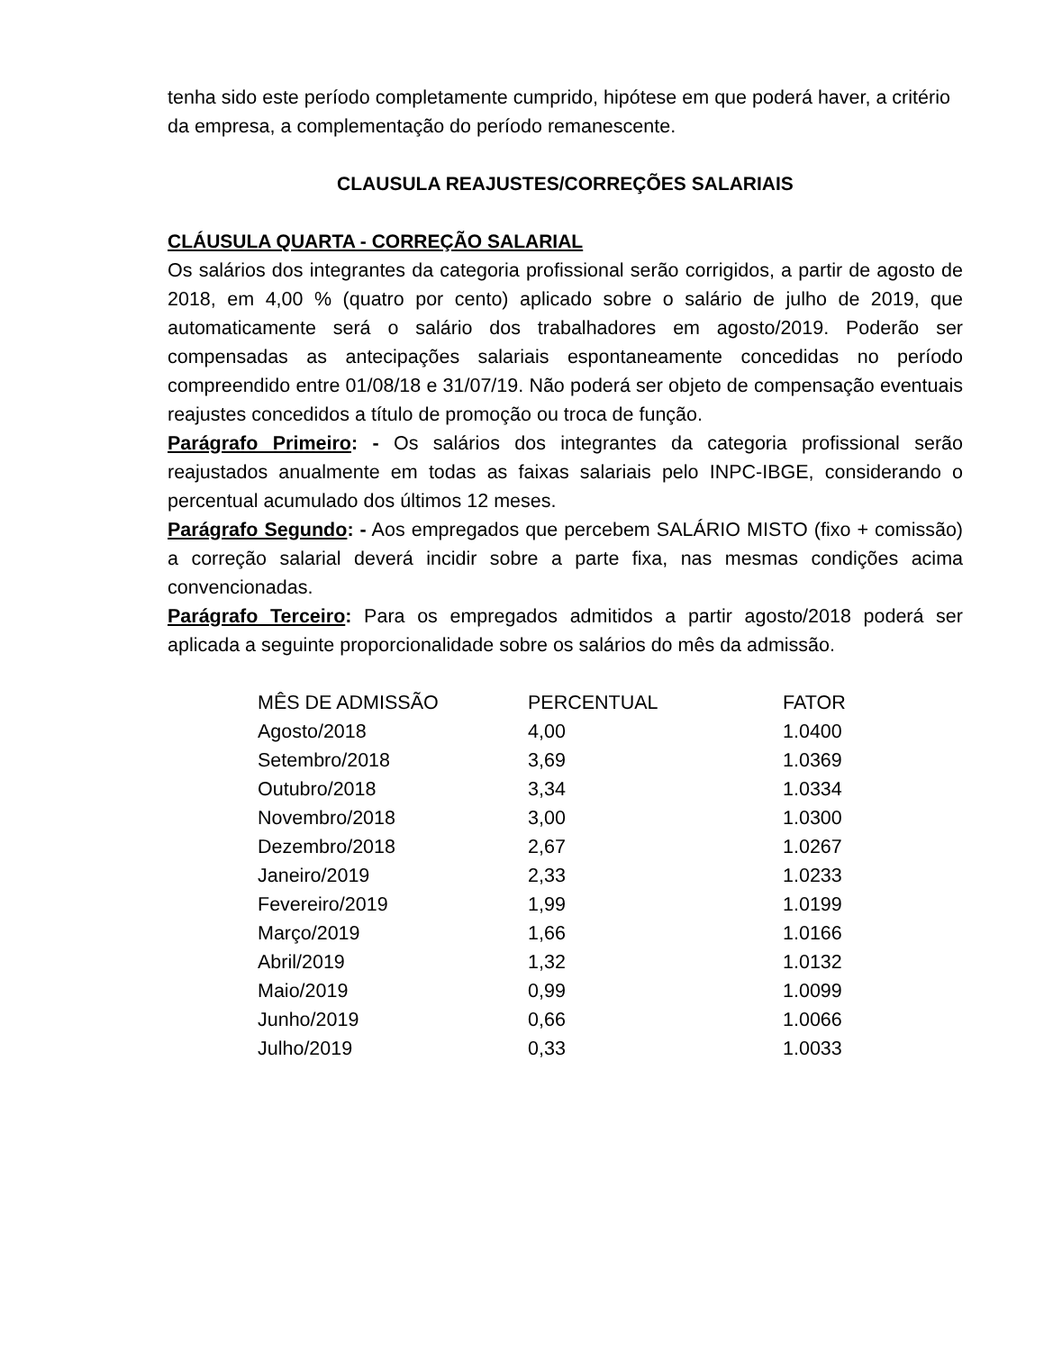tenha sido este período completamente cumprido, hipótese em que poderá haver, a critério da empresa, a complementação do período remanescente.
CLAUSULA REAJUSTES/CORREÇÕES SALARIAIS
CLÁUSULA QUARTA - CORREÇÃO SALARIAL
Os salários dos integrantes da categoria profissional serão corrigidos, a partir de agosto de 2018, em 4,00 % (quatro por cento) aplicado sobre o salário de julho de 2019, que automaticamente será o salário dos trabalhadores em agosto/2019. Poderão ser compensadas as antecipações salariais espontaneamente concedidas no período compreendido entre 01/08/18 e 31/07/19. Não poderá ser objeto de compensação eventuais reajustes concedidos a título de promoção ou troca de função.
Parágrafo Primeiro: - Os salários dos integrantes da categoria profissional serão reajustados anualmente em todas as faixas salariais pelo INPC-IBGE, considerando o percentual acumulado dos últimos 12 meses.
Parágrafo Segundo: - Aos empregados que percebem SALÁRIO MISTO (fixo + comissão) a correção salarial deverá incidir sobre a parte fixa, nas mesmas condições acima convencionadas.
Parágrafo Terceiro: Para os empregados admitidos a partir agosto/2018 poderá ser aplicada a seguinte proporcionalidade sobre os salários do mês da admissão.
| MÊS DE ADMISSÃO | PERCENTUAL | FATOR |
| --- | --- | --- |
| Agosto/2018 | 4,00 | 1.0400 |
| Setembro/2018 | 3,69 | 1.0369 |
| Outubro/2018 | 3,34 | 1.0334 |
| Novembro/2018 | 3,00 | 1.0300 |
| Dezembro/2018 | 2,67 | 1.0267 |
| Janeiro/2019 | 2,33 | 1.0233 |
| Fevereiro/2019 | 1,99 | 1.0199 |
| Março/2019 | 1,66 | 1.0166 |
| Abril/2019 | 1,32 | 1.0132 |
| Maio/2019 | 0,99 | 1.0099 |
| Junho/2019 | 0,66 | 1.0066 |
| Julho/2019 | 0,33 | 1.0033 |